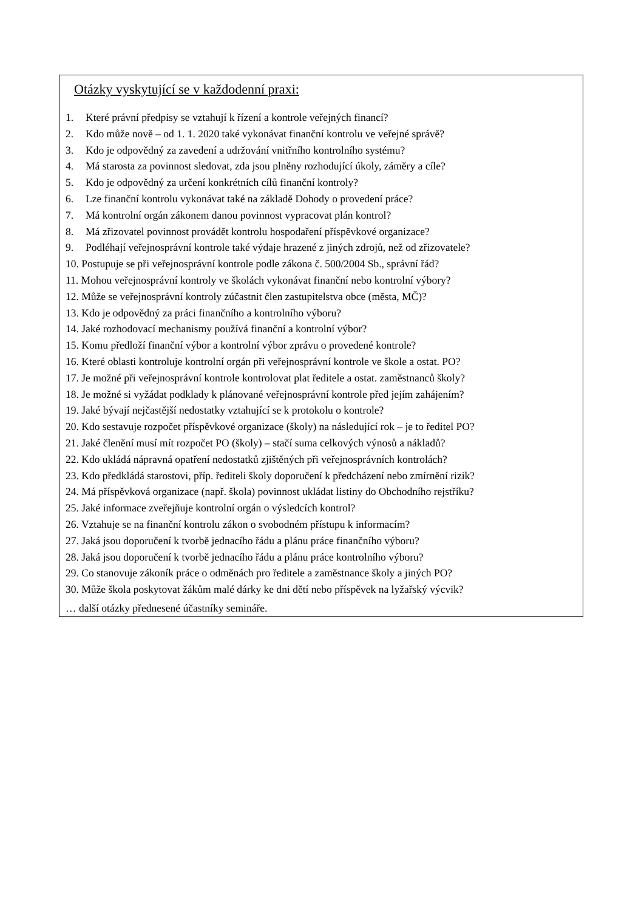Otázky vyskytující se v každodenní praxi:
1. Které právní předpisy se vztahují k řízení a kontrole veřejných financí?
2. Kdo může nově – od 1. 1. 2020 také vykonávat finanční kontrolu ve veřejné správě?
3. Kdo je odpovědný za zavedení a udržování vnitřního kontrolního systému?
4. Má starosta za povinnost sledovat, zda jsou plněny rozhodující úkoly, záměry a cíle?
5. Kdo je odpovědný za určení konkrétních cílů finanční kontroly?
6. Lze finanční kontrolu vykonávat také na základě Dohody o provedení práce?
7. Má kontrolní orgán zákonem danou povinnost vypracovat plán kontrol?
8. Má zřizovatel povinnost provádět kontrolu hospodaření příspěvkové organizace?
9. Podléhají veřejnosprávní kontrole také výdaje hrazené z jiných zdrojů, než od zřizovatele?
10. Postupuje se při veřejnosprávní kontrole podle zákona č. 500/2004 Sb., správní řád?
11. Mohou veřejnosprávní kontroly ve školách vykonávat finanční nebo kontrolní výbory?
12. Může se veřejnosprávní kontroly zúčastnit člen zastupitelstva obce (města, MČ)?
13. Kdo je odpovědný za práci finančního a kontrolního výboru?
14. Jaké rozhodovací mechanismy používá finanční a kontrolní výbor?
15. Komu předloží finanční výbor a kontrolní výbor zprávu o provedené kontrole?
16. Které oblasti kontroluje kontrolní orgán při veřejnosprávní kontrole ve škole a ostat. PO?
17. Je možné při veřejnosprávní kontrole kontrolovat plat ředitele a ostat. zaměstnanců školy?
18. Je možné si vyžádat podklady k plánované veřejnosprávní kontrole před jejím zahájením?
19. Jaké bývají nejčastější nedostatky vztahující se k protokolu o kontrole?
20. Kdo sestavuje rozpočet příspěvkové organizace (školy) na následující rok – je to ředitel PO?
21. Jaké členění musí mít rozpočet PO (školy) – stačí suma celkových výnosů a nákladů?
22. Kdo ukládá nápravná opatření nedostatků zjištěných při veřejnosprávních kontrolách?
23. Kdo předkládá starostovi, příp. řediteli školy doporučení k předcházení nebo zmírnění rizik?
24. Má příspěvková organizace (např. škola) povinnost ukládat listiny do Obchodního rejstříku?
25. Jaké informace zveřejňuje kontrolní orgán o výsledcích kontrol?
26. Vztahuje se na finanční kontrolu zákon o svobodném přístupu k informacím?
27. Jaká jsou doporučení k tvorbě jednacího řádu a plánu práce finančního výboru?
28. Jaká jsou doporučení k tvorbě jednacího řádu a plánu práce kontrolního výboru?
29. Co stanovuje zákoník práce o odměnách pro ředitele a zaměstnance školy a jiných PO?
30. Může škola poskytovat žákům malé dárky ke dni dětí nebo příspěvek na lyžařský výcvik?
… další otázky přednesené účastníky semináře.